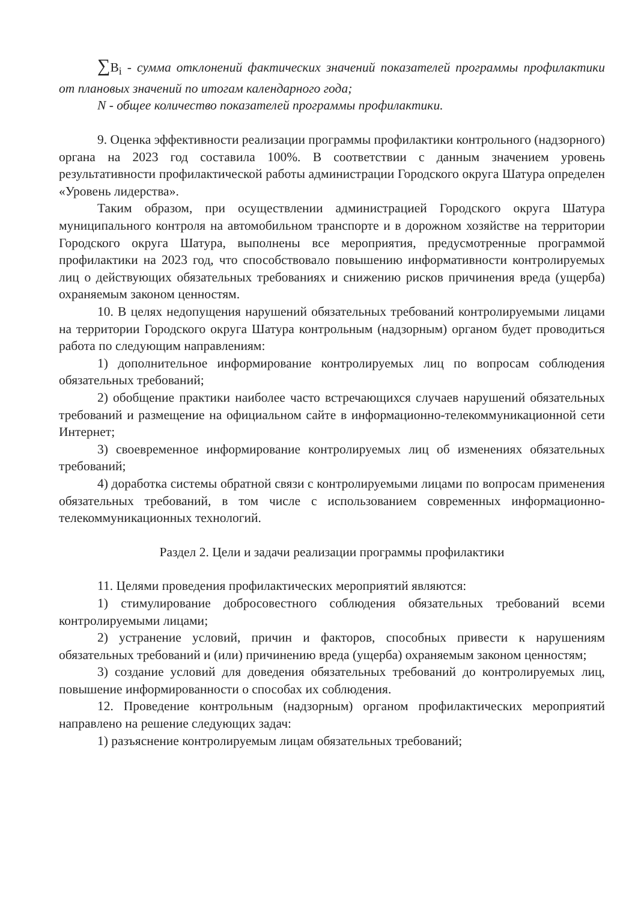∑B<sub>i</sub> - сумма отклонений фактических значений показателей программы профилактики от плановых значений по итогам календарного года;
N - общее количество показателей программы профилактики.
9. Оценка эффективности реализации программы профилактики контрольного (надзорного) органа на 2023 год составила 100%. В соответствии с данным значением уровень результативности профилактической работы администрации Городского округа Шатура определен «Уровень лидерства».
Таким образом, при осуществлении администрацией Городского округа Шатура муниципального контроля на автомобильном транспорте и в дорожном хозяйстве на территории Городского округа Шатура, выполнены все мероприятия, предусмотренные программой профилактики на 2023 год, что способствовало повышению информативности контролируемых лиц о действующих обязательных требованиях и снижению рисков причинения вреда (ущерба) охраняемым законом ценностям.
10. В целях недопущения нарушений обязательных требований контролируемыми лицами на территории Городского округа Шатура контрольным (надзорным) органом будет проводиться работа по следующим направлениям:
1) дополнительное информирование контролируемых лиц по вопросам соблюдения обязательных требований;
2) обобщение практики наиболее часто встречающихся случаев нарушений обязательных требований и размещение на официальном сайте в информационно-телекоммуникационной сети Интернет;
3) своевременное информирование контролируемых лиц об изменениях обязательных требований;
4) доработка системы обратной связи с контролируемыми лицами по вопросам применения обязательных требований, в том числе с использованием современных информационно-телекоммуникационных технологий.
Раздел 2. Цели и задачи реализации программы профилактики
11. Целями проведения профилактических мероприятий являются:
1) стимулирование добросовестного соблюдения обязательных требований всеми контролируемыми лицами;
2) устранение условий, причин и факторов, способных привести к нарушениям обязательных требований и (или) причинению вреда (ущерба) охраняемым законом ценностям;
3) создание условий для доведения обязательных требований до контролируемых лиц, повышение информированности о способах их соблюдения.
12. Проведение контрольным (надзорным) органом профилактических мероприятий направлено на решение следующих задач:
1) разъяснение контролируемым лицам обязательных требований;